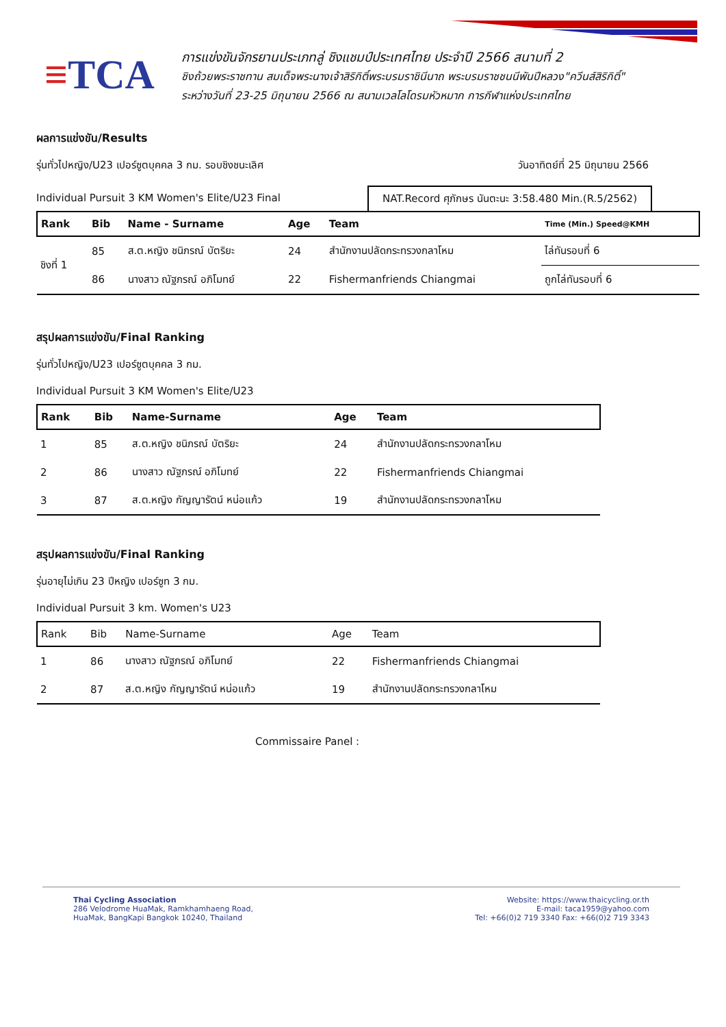≡TCA
การแข่งขันจักรยานประเภทลู่ ชิงแชมป์ประเทศไทย ประจำปี 2566 สนามที่ 2
ชิงถ้วยพระราชทาน สมเด็จพระนางเจ้าสิริกิติ์พระบรมราชินีนาถ พระบรมราชชนนีพันปีหลวง"ควีนส์สิริกิติ์"
ระหว่างวันที่ 23-25 มิถุนายน 2566 ณ สนามเวลโลโดรมหัวหมาก การกีฬาแห่งประเทศไทย
ผลการแข่งขัน/Results
รุ่นทั่วไปหญิง/U23 เปอร์ซูตบุคคล 3 กม. รอบชิงชนะเลิศ
วันอาทิตย์ที่ 25 มิถุนายน 2566
Individual Pursuit 3 KM Women's Elite/U23 Final
NAT.Record ศุภักษร นันตะนะ 3:58.480 Min.(R.5/2562)
| Rank | Bib | Name - Surname | Age | Team | Time (Min.) Speed@KMH |
| --- | --- | --- | --- | --- | --- |
| ชิงที่ 1 | 85 | ส.ต.หญิง ชนิภรณ์ บัตริยะ | 24 | สำนักงานปลัดกระทรวงกลาโหม | ไล่ทันรอบที่ 6 |
| | 86 | นางสาว ณัฐภรณ์ อภิโมทย์ | 22 | Fishermanfriends Chiangmai | ถูกไล่ทันรอบที่ 6 |
สรุปผลการแข่งขัน/Final Ranking
รุ่นทั่วไปหญิง/U23 เปอร์ซูตบุคคล 3 กม.
Individual Pursuit 3 KM Women's Elite/U23
| Rank | Bib | Name-Surname | Age | Team |
| --- | --- | --- | --- | --- |
| 1 | 85 | ส.ต.หญิง ชนิภรณ์ บัตริยะ | 24 | สำนักงานปลัดกระทรวงกลาโหม |
| 2 | 86 | นางสาว ณัฐภรณ์ อภิโมทย์ | 22 | Fishermanfriends Chiangmai |
| 3 | 87 | ส.ต.หญิง กัญญารัตน์ หน่อแก้ว | 19 | สำนักงานปลัดกระทรวงกลาโหม |
สรุปผลการแข่งขัน/Final Ranking
รุ่นอายุไม่เกิน 23 ปีหญิง เปอร์ซูท 3 กม.
Individual Pursuit 3 km. Women's U23
| Rank | Bib | Name-Surname | Age | Team |
| --- | --- | --- | --- | --- |
| 1 | 86 | นางสาว ณัฐภรณ์ อภิโมทย์ | 22 | Fishermanfriends Chiangmai |
| 2 | 87 | ส.ต.หญิง กัญญารัตน์ หน่อแก้ว | 19 | สำนักงานปลัดกระทรวงกลาโหม |
Commissaire Panel :
Thai Cycling Association
286 Velodrome HuaMak, Ramkhamhaeng Road,
HuaMak, BangKapi Bangkok 10240, Thailand
Website: https://www.thaicycling.or.th
E-mail: taca1959@yahoo.com
Tel: +66(0)2 719 3340 Fax: +66(0)2 719 3343